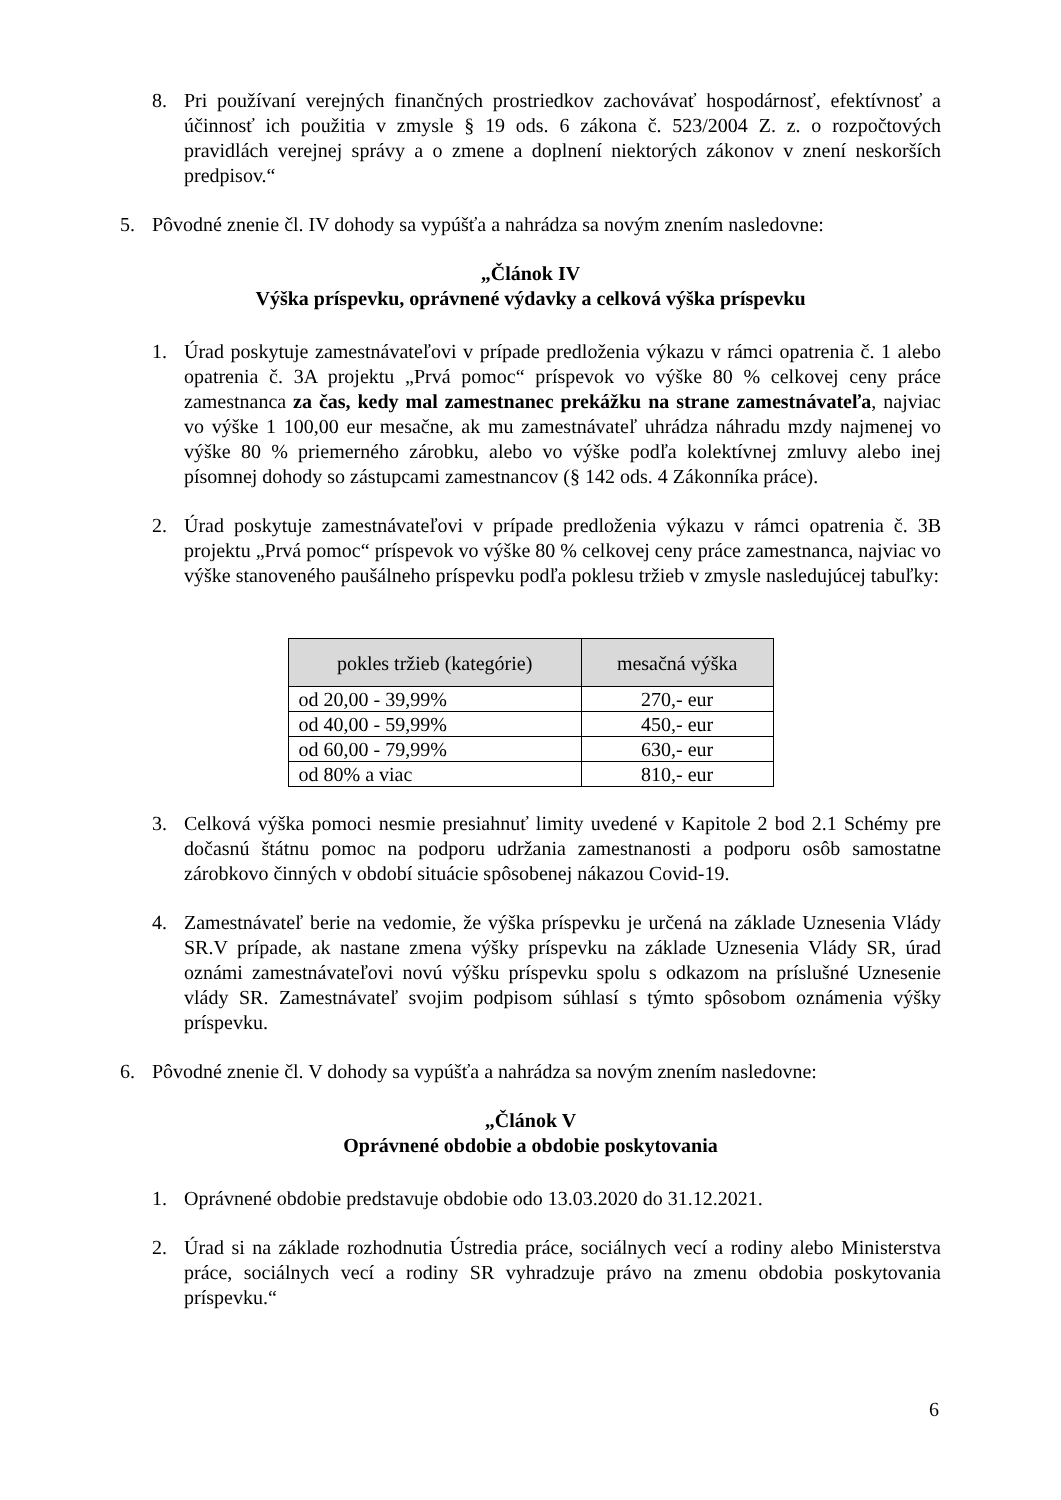8. Pri používaní verejných finančných prostriedkov zachovávať hospodárnosť, efektívnosť a účinnosť ich použitia v zmysle § 19 ods. 6 zákona č. 523/2004 Z. z. o rozpočtových pravidlách verejnej správy a o zmene a doplnení niektorých zákonov v znení neskorších predpisov.“
5. Pôvodné znenie čl. IV dohody sa vypúšťa a nahrádza sa novým znením nasledovne:
„Článok IV
Výška príspevku, oprávnené výdavky a celková výška príspevku
1. Úrad poskytuje zamestnávateľovi v prípade predloženia výkazu v rámci opatrenia č. 1 alebo opatrenia č. 3A projektu „Prvá pomoc“ príspevok vo výške 80 % celkovej ceny práce zamestnanca za čas, kedy mal zamestnanec prekážku na strane zamestnávateľa, najviac vo výške 1 100,00 eur mesačne, ak mu zamestnávateľ uhrádza náhradu mzdy najmenej vo výške 80 % priemerného zárobku, alebo vo výške podľa kolektívnej zmluvy alebo inej písomnej dohody so zástupcami zamestnancov (§ 142 ods. 4 Zákonníka práce).
2. Úrad poskytuje zamestnávateľovi v prípade predloženia výkazu v rámci opatrenia č. 3B projektu „Prvá pomoc“ príspevok vo výške 80 % celkovej ceny práce zamestnanca, najviac vo výške stanoveného paušálneho príspevku podľa poklesu tržieb v zmysle nasledujúcej tabuľky:
| pokles tržieb (kategórie) | mesačná výška |
| --- | --- |
| od 20,00 - 39,99% | 270,- eur |
| od 40,00 - 59,99% | 450,- eur |
| od 60,00 - 79,99% | 630,- eur |
| od 80% a viac | 810,- eur |
3. Celková výška pomoci nesmie presiahnuť limity uvedené v Kapitole 2 bod 2.1 Schémy pre dočasnú štátnu pomoc na podporu udržania zamestnanosti a podporu osôb samostatne zárobkovo činných v období situácie spôsobenej nákazou Covid-19.
4. Zamestnávateľ berie na vedomie, že výška príspevku je určená na základe Uznesenia Vlády SR.V prípade, ak nastane zmena výšky príspevku na základe Uznesenia Vlády SR, úrad oznámi zamestnávateľovi novú výšku príspevku spolu s odkazom na príslušné Uznesenie vlády SR. Zamestnávateľ svojim podpisom súhlasí s týmto spôsobom oznámenia výšky príspevku.
6. Pôvodné znenie čl. V dohody sa vypúšťa a nahrádza sa novým znením nasledovne:
„Článok V
Oprávnené obdobie a obdobie poskytovania
1. Oprávnené obdobie predstavuje obdobie odo 13.03.2020 do 31.12.2021.
2. Úrad si na základe rozhodnutia Ústredia práce, sociálnych vecí a rodiny alebo Ministerstva práce, sociálnych vecí a rodiny SR vyhradzuje právo na zmenu obdobia poskytovania príspevku.“
6